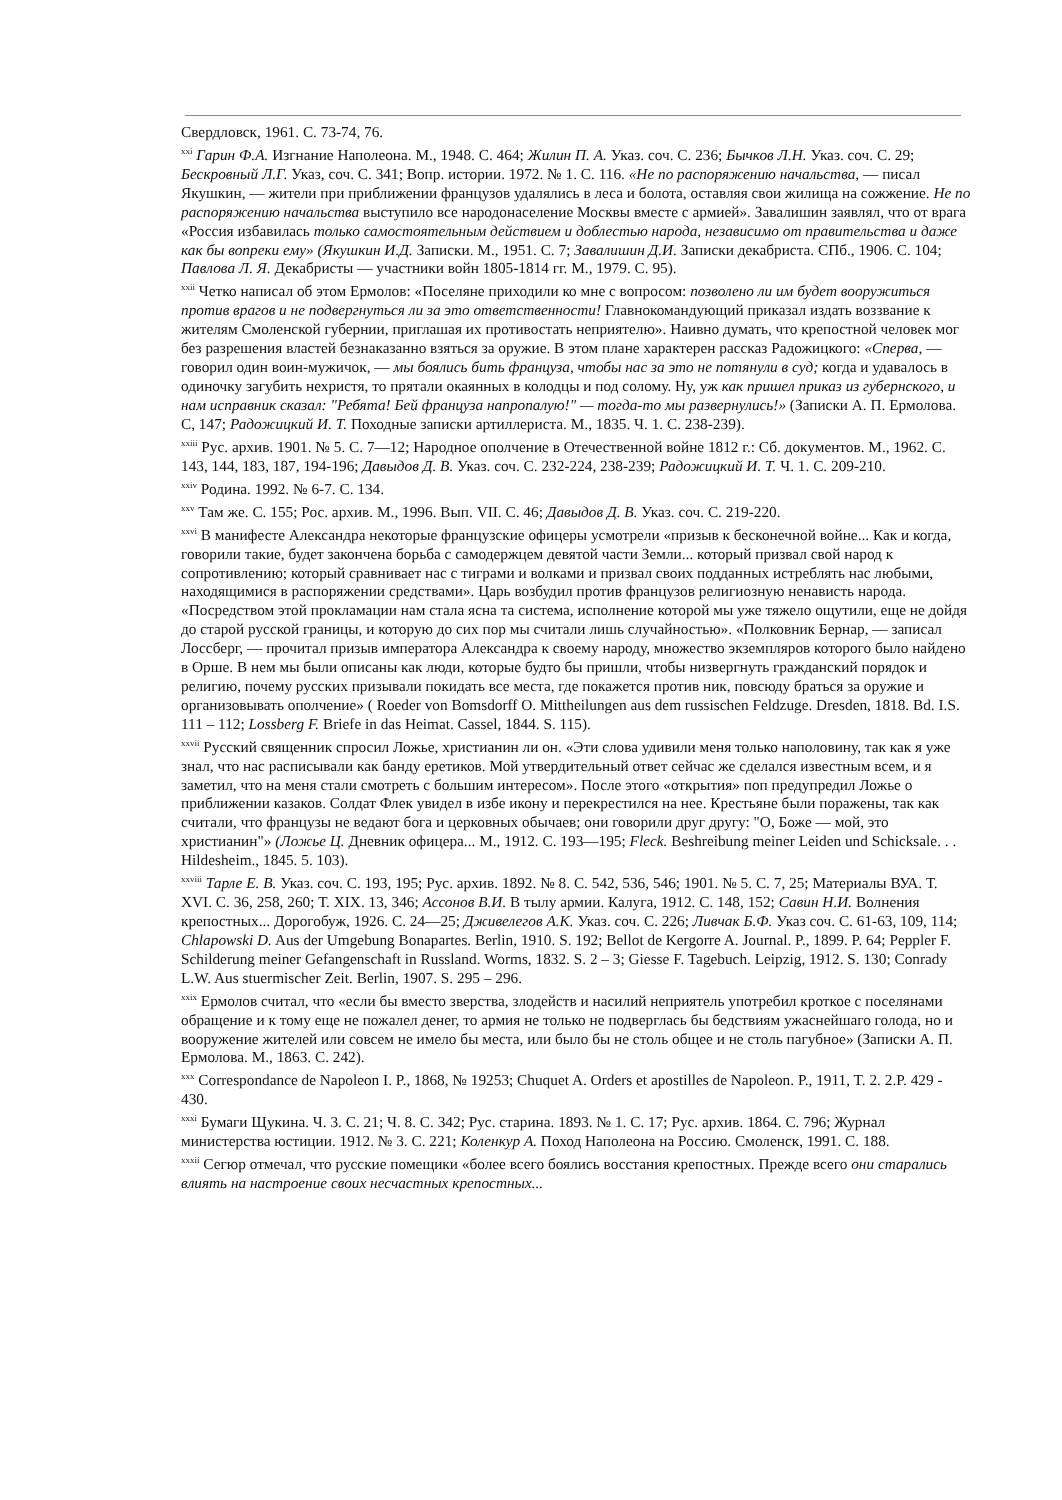Свердловск, 1961. С. 73-74, 76.
<sup>xxi</sup> Гарин Ф.А. Изгнание Наполеона. М., 1948. С. 464; Жилин П. А. Указ. соч. С. 236; Бычков Л.Н. Указ. соч. С. 29; Бескровный Л.Г. Указ, соч. С. 341; Вопр. истории. 1972. № 1. С. 116. «Не по распоряжению начальства, — писал Якушкин, — жители при приближении французов удалялись в леса и болота, оставляя свои жилища на сожжение. Не по распоряжению начальства выступило все народонаселение Москвы вместе с армией». Завалишин заявлял, что от врага «Россия избавилась только самостоятельным действием и доблестью народа, независимо от правительства и даже как бы вопреки ему» (Якушкин И.Д. Записки. М., 1951. С. 7; Завалишин Д.И. Записки декабриста. СПб., 1906. С. 104; Павлова Л. Я. Декабристы — участники войн 1805-1814 гг. М., 1979. С. 95).
<sup>xxii</sup> Четко написал об этом Ермолов: «Поселяне приходили ко мне с вопросом: позволено ли им будет вооружиться против врагов и не подвергнуться ли за это ответственности! Главнокомандующий приказал издать воззвание к жителям Смоленской губернии, приглашая их противостать неприятелю». Наивно думать, что крепостной человек мог без разрешения властей безнаказанно взяться за оружие. В этом плане характерен рассказ Радожицкого: «Сперва, — говорил один воин-мужичок, — мы боялись бить француза, чтобы нас за это не потянули в суд; когда и удавалось в одиночку загубить нехристя, то прятали окаянных в колодцы и под солому. Ну, уж как пришел приказ из губернского, и нам исправник сказал: "Ребята! Бей француза напропалую!" — тогда-то мы развернулись!» (Записки А. П. Ермолова. С, 147; Радожицкий И. Т. Походные записки артиллериста. М., 1835. Ч. 1. С. 238-239).
<sup>xxiii</sup> Рус. архив. 1901. № 5. С. 7—12; Народное ополчение в Отечественной войне 1812 г.: Сб. документов. М., 1962. С. 143, 144, 183, 187, 194-196; Давыдов Д. В. Указ. соч. С. 232-224, 238-239; Радожицкий И. Т. Ч. 1. С. 209-210.
<sup>xxiv</sup> Родина. 1992. № 6-7. С. 134.
<sup>xxv</sup> Там же. С. 155; Рос. архив. М., 1996. Вып. VII. С. 46; Давыдов Д. В. Указ. соч. С. 219-220.
<sup>xxvi</sup> В манифесте Александра некоторые французские офицеры усмотрели «призыв к бесконечной войне... Как и когда, говорили такие, будет закончена борьба с самодержцем девятой части Земли... который призвал свой народ к сопротивлению; который сравнивает нас с тиграми и волками и призвал своих подданных истреблять нас любыми, находящимися в распоряжении средствами». Царь возбудил против французов религиозную ненависть народа. «Посредством этой прокламации нам стала ясна та система, исполнение которой мы уже тяжело ощутили, еще не дойдя до старой русской границы, и которую до сих пор мы считали лишь случайностью». «Полковник Бернар, — записал Лоссберг, — прочитал призыв императора Александра к своему народу, множество экземпляров которого было найдено в Орше. В нем мы были описаны как люди, которые будто бы пришли, чтобы низвергнуть гражданский порядок и религию, почему русских призывали покидать все места, где покажется против ник, повсюду браться за оружие и организовывать ополчение» ( Roeder von Bomsdorff O. Mittheilungen aus dem russischen Feldzuge. Dresden, 1818. Bd. I.S. 111 – 112; Lossberg F. Briefe in das Heimat. Cassel, 1844. S. 115).
<sup>xxvii</sup> Русский священник спросил Ложье, христианин ли он. «Эти слова удивили меня только наполовину, так как я уже знал, что нас расписывали как банду еретиков. Мой утвердительный ответ сейчас же сделался известным всем, и я заметил, что на меня стали смотреть с большим интересом». После этого «открытия» поп предупредил Ложье о приближении казаков. Солдат Флек увидел в избе икону и перекрестился на нее. Крестьяне были поражены, так как считали, что французы не ведают бога и церковных обычаев; они говорили друг другу: "О, Боже — мой, это христианин"» (Ложье Ц. Дневник офицера... М., 1912. С. 193—195; Fleck. Beshreibung meiner Leiden und Schicksale. . . Hildesheim., 1845. 5. 103).
<sup>xxviii</sup> Тарле Е. В. Указ. соч. С. 193, 195; Рус. архив. 1892. № 8. С. 542, 536, 546; 1901. № 5. С. 7, 25; Материалы ВУА. Т. XVI. С. 36, 258, 260; Т. XIX. 13, 346; Ассонов В.И. В тылу армии. Калуга, 1912. С. 148, 152; Савин Н.И. Волнения крепостных... Дорогобуж, 1926. С. 24—25; Дживелегов А.К. Указ. соч. С. 226; Ливчак Б.Ф. Указ соч. С. 61-63, 109, 114; Chlapowski D. Aus der Umgebung Bonapartes. Berlin, 1910. S. 192; Bellot de Kergorre A. Journal. P., 1899. P. 64; Peppler F. Schilderung meiner Gefangenschaft in Russland. Worms, 1832. S. 2 – 3; Giesse F. Tagebuch. Leipzig, 1912. S. 130; Conrady L.W. Aus stuermischer Zeit. Berlin, 1907. S. 295 – 296.
<sup>xxix</sup> Ермолов считал, что «если бы вместо зверства, злодейств и насилий неприятель употребил кроткое с поселянами обращение и к тому еще не пожалел денег, то армия не только не подверглась бы бедствиям ужаснейшаго голода, но и вооружение жителей или совсем не имело бы места, или было бы не столь общее и не столь пагубное» (Записки А. П. Ермолова. М., 1863. С. 242).
<sup>xxx</sup> Correspondance de Napoleon I. P., 1868, № 19253; Chuquet A. Orders et apostilles de Napoleon. P., 1911, T. 2. 2.P. 429 - 430.
<sup>xxxi</sup> Бумаги Щукина. Ч. 3. С. 21; Ч. 8. С. 342; Рус. старина. 1893. № 1. С. 17; Рус. архив. 1864. С. 796; Журнал министерства юстиции. 1912. № 3. С. 221; Коленкур А. Поход Наполеона на Россию. Смоленск, 1991. С. 188.
<sup>xxxii</sup> Сегюр отмечал, что русские помещики «более всего боялись восстания крепостных. Прежде всего они старались влиять на настроение своих несчастных крепостных...